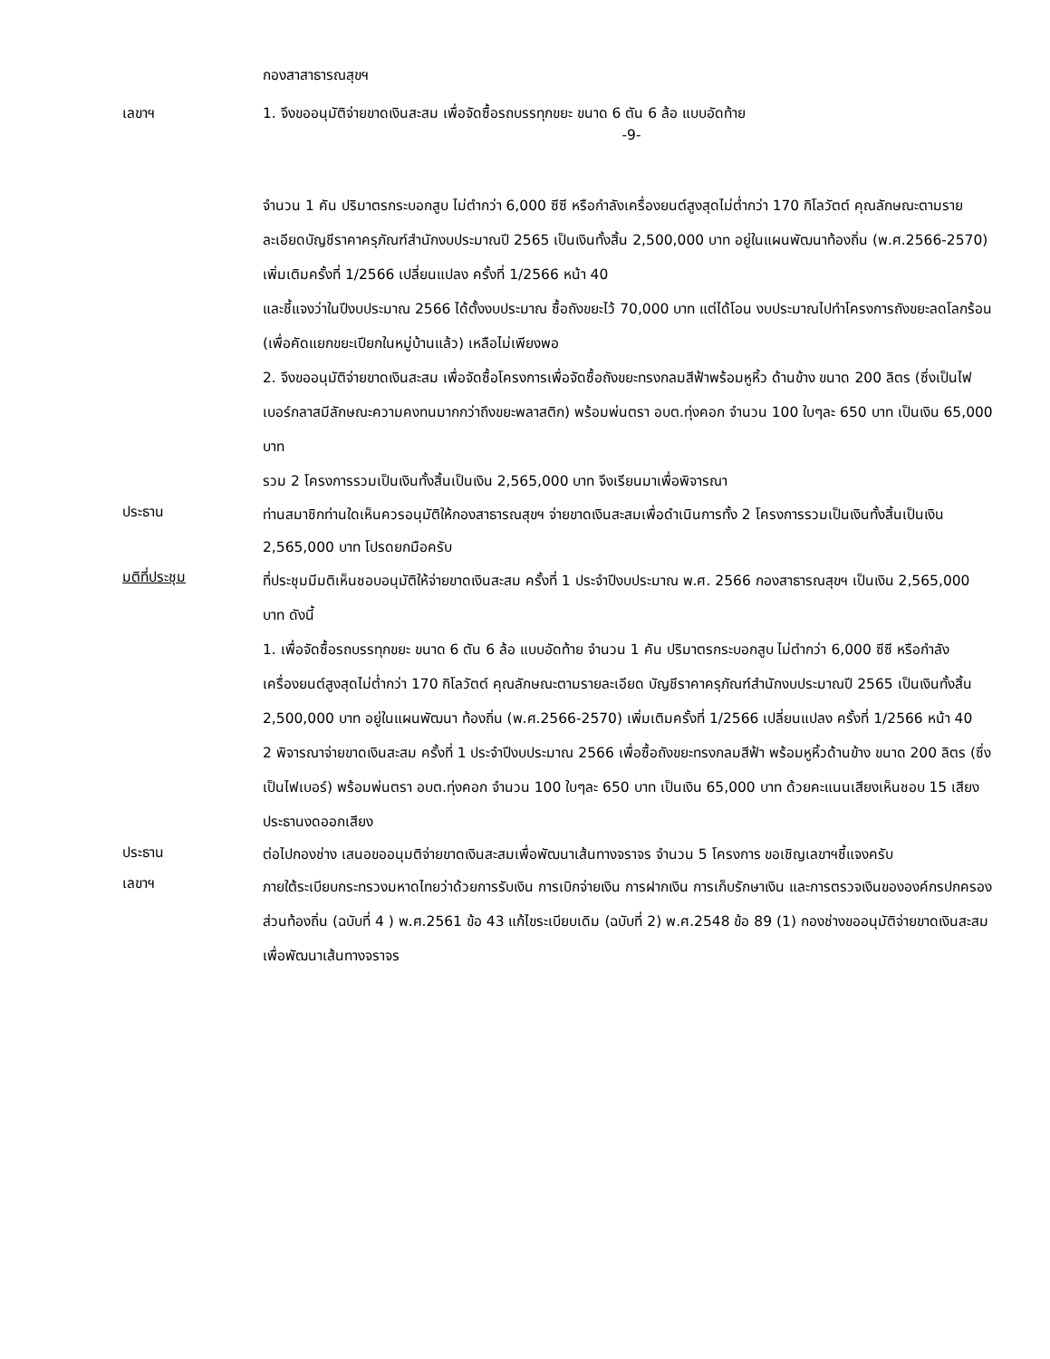กองสาสาธารณสุขฯ
เลขาฯ 1. จึงขออนุมัติจ่ายขาดเงินสะสม เพื่อจัดซื้อรถบรรทุกขยะ ขนาด 6 ตัน 6 ล้อ แบบอัดท้าย
-9-
จำนวน 1 คัน ปริมาตรกระบอกสูบ ไม่ตำกว่า 6,000 ซีซี หรือกำลังเครื่องยนต์สูงสุดไม่ต่ำกว่า 170 กิโลวัตต์ คุณลักษณะตามรายละเอียดบัญชีราคาครุภัณฑ์สำนักงบประมาณปี 2565 เป็นเงินทั้งสิ้น 2,500,000 บาท อยู่ในแผนพัฒนาท้องถิ่น (พ.ศ.2566-2570) เพิ่มเติมครั้งที่ 1/2566 เปลี่ยนแปลง ครั้งที่ 1/2566 หน้า 40
และชี้แจงว่าในปีงบประมาณ 2566 ได้ตั้งงบประมาณ ซื้อถังขยะไว้ 70,000 บาท แต่ได้โอน งบประมาณไปทำโครงการถังขยะลดโลกร้อน (เพื่อคัดแยกขยะเปียกในหมู่บ้านแล้ว) เหลือไม่เพียงพอ
2. จึงขออนุมัติจ่ายขาดเงินสะสม เพื่อจัดซื้อโครงการเพื่อจัดซื้อถังขยะทรงกลมสีฟ้าพร้อมหูหิ้ว ด้านข้าง ขนาด 200 ลิตร (ซึ่งเป็นไฟเบอร์กลาสมีลักษณะความคงทนมากกว่าถึงขยะพลาสติก) พร้อมพ่นตรา อบต.ทุ่งคอก จำนวน 100 ใบๆละ 650 บาท เป็นเงิน 65,000 บาท
รวม 2 โครงการรวมเป็นเงินทั้งสิ้นเป็นเงิน 2,565,000 บาท จึงเรียนมาเพื่อพิจารณา
ประธาน
ท่านสมาชิกท่านใดเห็นควรอนุมัติให้กองสาธารณสุขฯ จ่ายขาดเงินสะสมเพื่อดำเนินการทั้ง 2 โครงการรวมเป็นเงินทั้งสิ้นเป็นเงิน 2,565,000 บาท โปรดยกมือครับ
มติที่ประชุม
ที่ประชุมมีมติเห็นชอบอนุมัติให้จ่ายขาดเงินสะสม ครั้งที่ 1 ประจำปีงบประมาณ พ.ศ. 2566 กองสาธารณสุขฯ เป็นเงิน 2,565,000 บาท ดังนี้
1. เพื่อจัดซื้อรถบรรทุกขยะ ขนาด 6 ตัน 6 ล้อ แบบอัดท้าย จำนวน 1 คัน ปริมาตรกระบอกสูบ ไม่ตำกว่า 6,000 ซีซี หรือกำลังเครื่องยนต์สูงสุดไม่ต่ำกว่า 170 กิโลวัตต์ คุณลักษณะตามรายละเอียด บัญชีราคาครุภัณฑ์สำนักงบประมาณปี 2565 เป็นเงินทั้งสิ้น 2,500,000 บาท อยู่ในแผนพัฒนา ท้องถิ่น (พ.ศ.2566-2570) เพิ่มเติมครั้งที่ 1/2566 เปลี่ยนแปลง ครั้งที่ 1/2566 หน้า 40
2 พิจารณาจ่ายขาดเงินสะสม ครั้งที่ 1 ประจำปีงบประมาณ 2566 เพื่อซื้อถังขยะทรงกลมสีฟ้า พร้อมหูหิ้วด้านข้าง ขนาด 200 ลิตร (ซึ่งเป็นไฟเบอร์) พร้อมพ่นตรา อบต.ทุ่งคอก จำนวน 100 ใบๆละ 650 บาท เป็นเงิน 65,000 บาท ด้วยคะแนนเสียงเห็นชอบ 15 เสียง ประธานงดออกเสียง
ประธาน
ต่อไปกองช่าง เสนอขออนุมติจ่ายขาดเงินสะสมเพื่อพัฒนาเส้นทางจราจร จำนวน 5 โครงการ ขอเชิญเลขาฯชี้แจงครับ
เลขาฯ
ภายใต้ระเบียบกระทรวงมหาดไทยว่าด้วยการรับเงิน การเบิกจ่ายเงิน การฝากเงิน การเก็บรักษาเงิน และการตรวจเงินขององค์กรปกครองส่วนท้องถิ่น (ฉบับที่ 4 ) พ.ศ.2561 ข้อ 43 แก้ไขระเบียบเดิม (ฉบับที่ 2) พ.ศ.2548 ข้อ 89 (1) กองช่างขออนุมัติจ่ายขาดเงินสะสมเพื่อพัฒนาเส้นทางจราจร